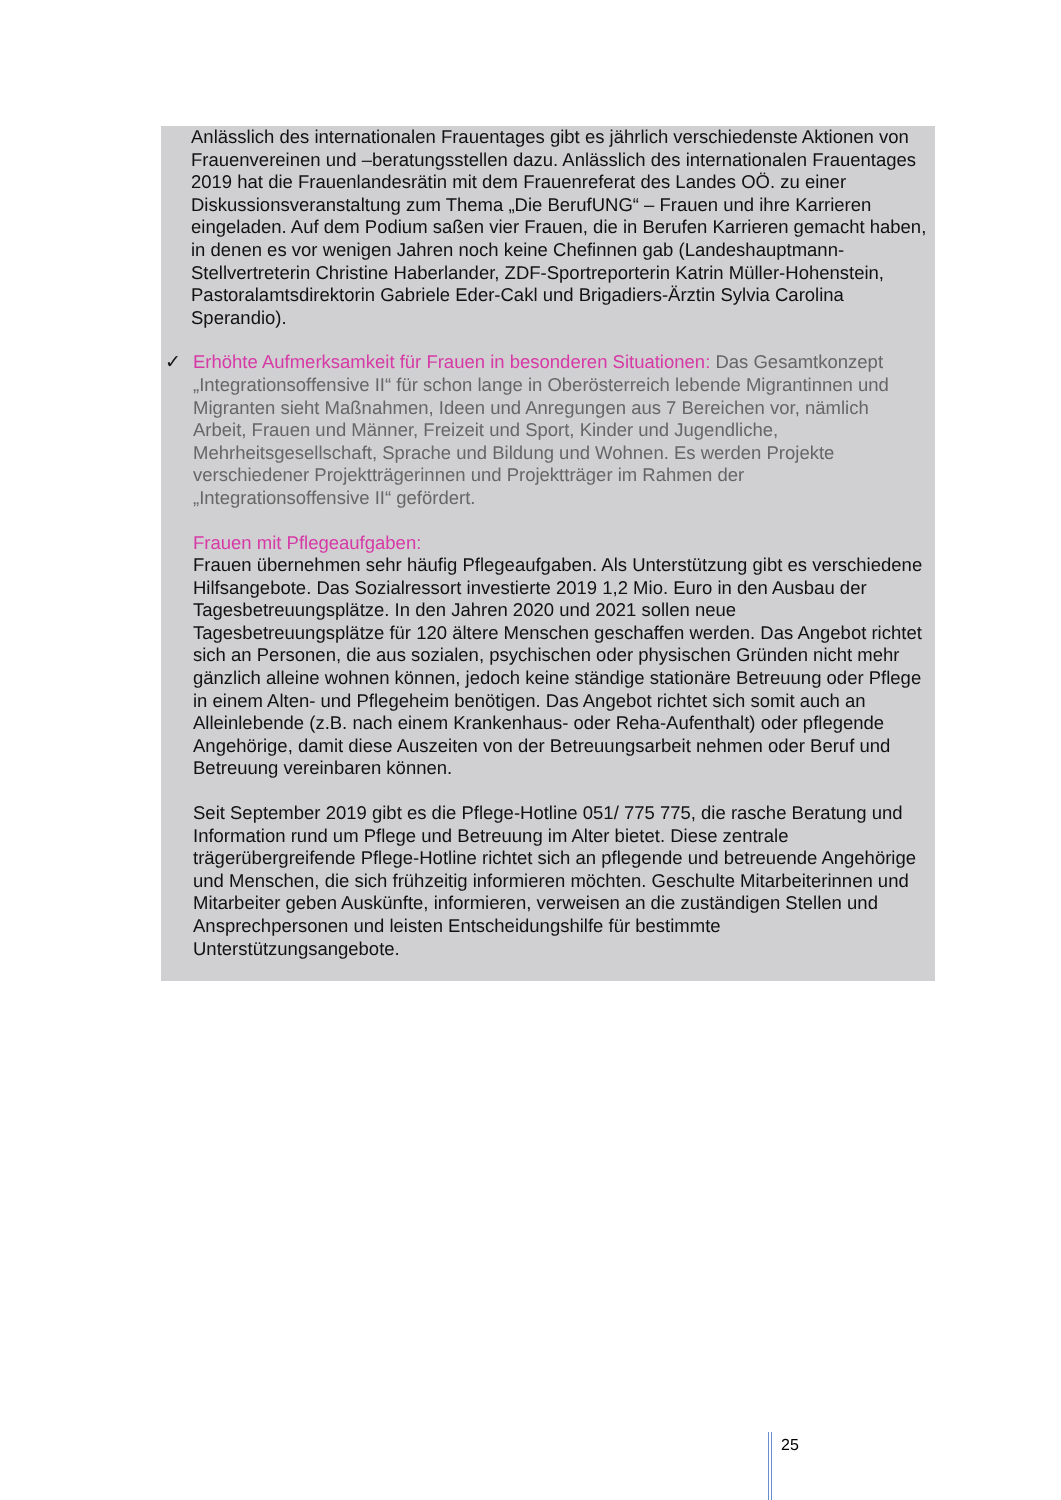Anlässlich des internationalen Frauentages gibt es jährlich verschiedenste Aktionen von Frauenvereinen und –beratungsstellen dazu. Anlässlich des internationalen Frauentages 2019 hat die Frauenlandesrätin mit dem Frauenreferat des Landes OÖ. zu einer Diskussionsveranstaltung zum Thema „Die BerufUNG“ – Frauen und ihre Karrieren eingeladen. Auf dem Podium saßen vier Frauen, die in Berufen Karrieren gemacht haben, in denen es vor wenigen Jahren noch keine Chefinnen gab (Landeshauptmann-Stellvertreterin Christine Haberlander, ZDF-Sportreporterin Katrin Müller-Hohenstein, Pastoralamtsdirektorin Gabriele Eder-Cakl und Brigadiers-Ärztin Sylvia Carolina Sperandio).
✓ Erhöhte Aufmerksamkeit für Frauen in besonderen Situationen: Das Gesamtkonzept „Integrationsoffensive II“ für schon lange in Oberösterreich lebende Migrantinnen und Migranten sieht Maßnahmen, Ideen und Anregungen aus 7 Bereichen vor, nämlich Arbeit, Frauen und Männer, Freizeit und Sport, Kinder und Jugendliche, Mehrheitsgesellschaft, Sprache und Bildung und Wohnen. Es werden Projekte verschiedener Projektträgerinnen und Projektträger im Rahmen der „Integrationsoffensive II“ gefördert.
Frauen mit Pflegeaufgaben:
Frauen übernehmen sehr häufig Pflegeaufgaben. Als Unterstützung gibt es verschiedene Hilfsangebote. Das Sozialressort investierte 2019 1,2 Mio. Euro in den Ausbau der Tagesbetreuungsplätze. In den Jahren 2020 und 2021 sollen neue Tagesbetreuungsplätze für 120 ältere Menschen geschaffen werden. Das Angebot richtet sich an Personen, die aus sozialen, psychischen oder physischen Gründen nicht mehr gänzlich alleine wohnen können, jedoch keine ständige stationäre Betreuung oder Pflege in einem Alten- und Pflegeheim benötigen. Das Angebot richtet sich somit auch an Alleinlebende (z.B. nach einem Krankenhaus- oder Reha-Aufenthalt) oder pflegende Angehörige, damit diese Auszeiten von der Betreuungsarbeit nehmen oder Beruf und Betreuung vereinbaren können.
Seit September 2019 gibt es die Pflege-Hotline 051/ 775 775, die rasche Beratung und Information rund um Pflege und Betreuung im Alter bietet. Diese zentrale trägerübergreifende Pflege-Hotline richtet sich an pflegende und betreuende Angehörige und Menschen, die sich frühzeitig informieren möchten. Geschulte Mitarbeiterinnen und Mitarbeiter geben Auskünfte, informieren, verweisen an die zuständigen Stellen und Ansprechpersonen und leisten Entscheidungshilfe für bestimmte Unterstützungsangebote.
25